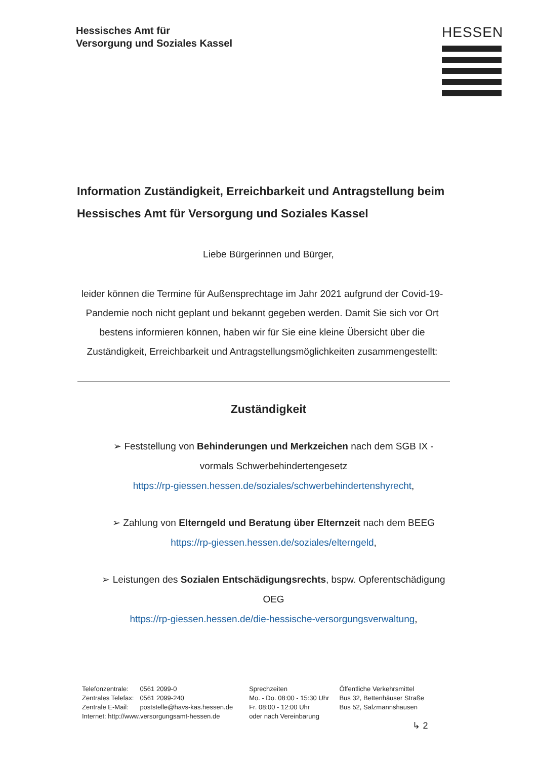Hessisches Amt für
Versorgung und Soziales Kassel
HESSEN
Information Zuständigkeit, Erreichbarkeit und Antragstellung beim Hessisches Amt für Versorgung und Soziales Kassel
Liebe Bürgerinnen und Bürger,
leider können die Termine für Außensprechtage im Jahr 2021 aufgrund der Covid-19-Pandemie noch nicht geplant und bekannt gegeben werden. Damit Sie sich vor Ort bestens informieren können, haben wir für Sie eine kleine Übersicht über die Zuständigkeit, Erreichbarkeit und Antragstellungsmöglichkeiten zusammengestellt:
Zuständigkeit
➢ Feststellung von Behinderungen und Merkzeichen nach dem SGB IX - vormals Schwerbehindertengesetz
https://rp-giessen.hessen.de/soziales/schwerbehindertenshyrecht,
➢ Zahlung von Elterngeld und Beratung über Elternzeit nach dem BEEG
https://rp-giessen.hessen.de/soziales/elterngeld,
➢ Leistungen des Sozialen Entschädigungsrechts, bspw. Opferentschädigung OEG
https://rp-giessen.hessen.de/die-hessische-versorgungsverwaltung,
| Telefonzentrale: | 0561 2099-0 |
| Zentrales Telefax: | 0561 2099-240 |
| Zentrale E-Mail: | poststelle@havs-kas.hessen.de |
| Internet: http://www.versorgungsamt-hessen.de | |
Sprechzeiten
Mo. - Do. 08:00 - 15:30 Uhr
Fr. 08:00 - 12:00 Uhr
oder nach Vereinbarung
Öffentliche Verkehrsmittel
Bus 32, Bettenhäuser Straße
Bus 52, Salzmannshausen
↳ 2